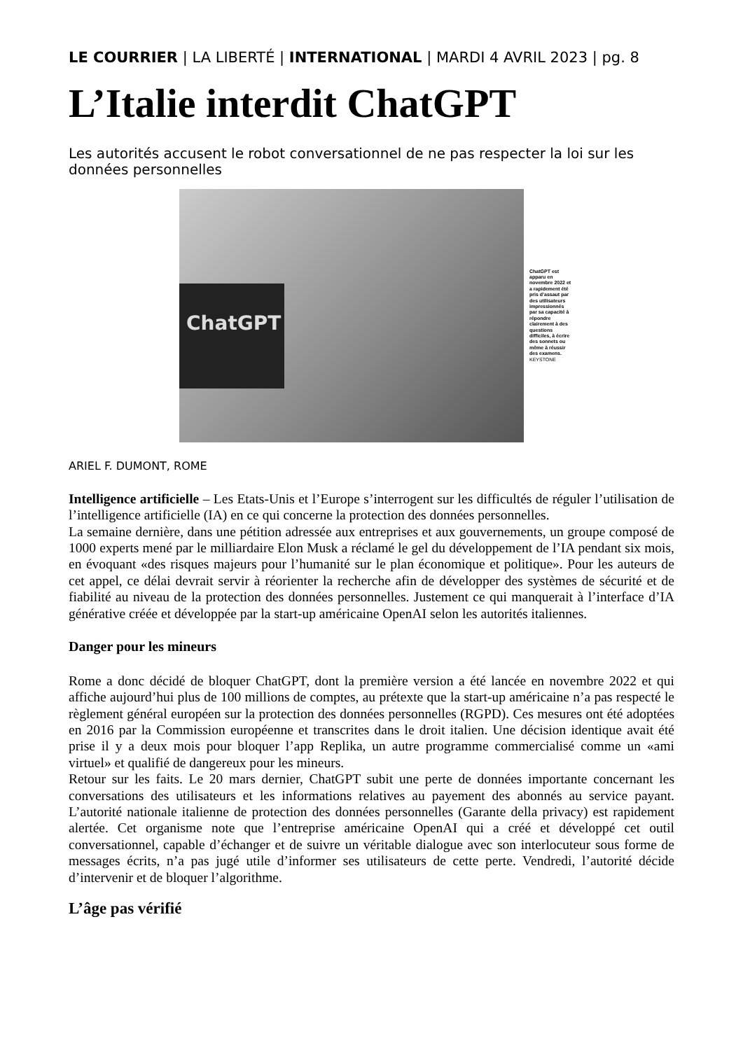LE COURRIER | LA LIBERTÉ | INTERNATIONAL | MARDI 4 AVRIL 2023 | pg. 8
L’Italie interdit ChatGPT
Les autorités accusent le robot conversationnel de ne pas respecter la loi sur les données personnelles
ChatGPT
ChatGPT est apparu en novembre 2022 et a rapidement été pris d’assaut par des utilisateurs impressionnés par sa capacité à répondre clairement à des questions difficiles, à écrire des sonnets ou même à réussir des examens. KEYSTONE
ARIEL F. DUMONT, ROME
Intelligence artificielle – Les Etats-Unis et l’Europe s’interrogent sur les difficultés de réguler l’utilisation de l’intelligence artificielle (IA) en ce qui concerne la protection des données personnelles.
La semaine dernière, dans une pétition adressée aux entreprises et aux gouvernements, un groupe composé de 1000 experts mené par le milliardaire Elon Musk a réclamé le gel du développement de l’IA pendant six mois, en évoquant «des risques majeurs pour l’humanité sur le plan économique et politique». Pour les auteurs de cet appel, ce délai devrait servir à réorienter la recherche afin de développer des systèmes de sécurité et de fiabilité au niveau de la protection des données personnelles. Justement ce qui manquerait à l’interface d’IA générative créée et développée par la start-up américaine OpenAI selon les autorités italiennes.
Danger pour les mineurs
Rome a donc décidé de bloquer ChatGPT, dont la première version a été lancée en novembre 2022 et qui affiche aujourd’hui plus de 100 millions de comptes, au prétexte que la start-up américaine n’a pas respecté le règlement général européen sur la protection des données personnelles (RGPD). Ces mesures ont été adoptées en 2016 par la Commission européenne et transcrites dans le droit italien. Une décision identique avait été prise il y a deux mois pour bloquer l’app Replika, un autre programme commercialisé comme un «ami virtuel» et qualifié de dangereux pour les mineurs.
Retour sur les faits. Le 20 mars dernier, ChatGPT subit une perte de données importante concernant les conversations des utilisateurs et les informations relatives au payement des abonnés au service payant. L’autorité nationale italienne de protection des données personnelles (Garante della privacy) est rapidement alertée. Cet organisme note que l’entreprise américaine OpenAI qui a créé et développé cet outil conversationnel, capable d’échanger et de suivre un véritable dialogue avec son interlocuteur sous forme de messages écrits, n’a pas jugé utile d’informer ses utilisateurs de cette perte. Vendredi, l’autorité décide d’intervenir et de bloquer l’algorithme.
L’âge pas vérifié